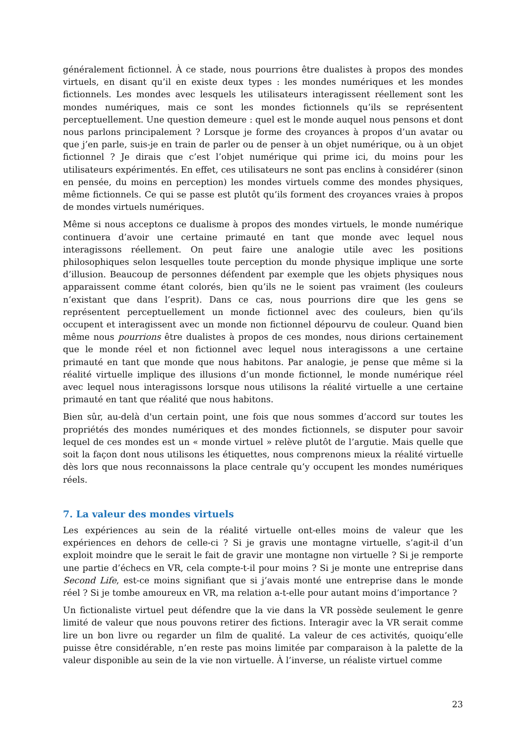généralement fictionnel. À ce stade, nous pourrions être dualistes à propos des mondes virtuels, en disant qu’il en existe deux types : les mondes numériques et les mondes fictionnels. Les mondes avec lesquels les utilisateurs interagissent réellement sont les mondes numériques, mais ce sont les mondes fictionnels qu’ils se représentent perceptuellement. Une question demeure : quel est le monde auquel nous pensons et dont nous parlons principalement ? Lorsque je forme des croyances à propos d’un avatar ou que j’en parle, suis-je en train de parler ou de penser à un objet numérique, ou à un objet fictionnel ? Je dirais que c’est l’objet numérique qui prime ici, du moins pour les utilisateurs expérimentés. En effet, ces utilisateurs ne sont pas enclins à considérer (sinon en pensée, du moins en perception) les mondes virtuels comme des mondes physiques, même fictionnels. Ce qui se passe est plutôt qu’ils forment des croyances vraies à propos de mondes virtuels numériques.
Même si nous acceptons ce dualisme à propos des mondes virtuels, le monde numérique continuera d’avoir une certaine primauté en tant que monde avec lequel nous interagissons réellement. On peut faire une analogie utile avec les positions philosophiques selon lesquelles toute perception du monde physique implique une sorte d’illusion. Beaucoup de personnes défendent par exemple que les objets physiques nous apparaissent comme étant colorés, bien qu’ils ne le soient pas vraiment (les couleurs n’existant que dans l’esprit). Dans ce cas, nous pourrions dire que les gens se représentent perceptuellement un monde fictionnel avec des couleurs, bien qu’ils occupent et interagissent avec un monde non fictionnel dépourvu de couleur. Quand bien même nous pourrions être dualistes à propos de ces mondes, nous dirions certainement que le monde réel et non fictionnel avec lequel nous interagissons a une certaine primauté en tant que monde que nous habitons. Par analogie, je pense que même si la réalité virtuelle implique des illusions d’un monde fictionnel, le monde numérique réel avec lequel nous interagissons lorsque nous utilisons la réalité virtuelle a une certaine primauté en tant que réalité que nous habitons.
Bien sûr, au-delà d'un certain point, une fois que nous sommes d’accord sur toutes les propriétés des mondes numériques et des mondes fictionnels, se disputer pour savoir lequel de ces mondes est un « monde virtuel » relève plutôt de l’argutie. Mais quelle que soit la façon dont nous utilisons les étiquettes, nous comprenons mieux la réalité virtuelle dès lors que nous reconnaissons la place centrale qu’y occupent les mondes numériques réels.
7. La valeur des mondes virtuels
Les expériences au sein de la réalité virtuelle ont-elles moins de valeur que les expériences en dehors de celle-ci ? Si je gravis une montagne virtuelle, s’agit-il d’un exploit moindre que le serait le fait de gravir une montagne non virtuelle ? Si je remporte une partie d’échecs en VR, cela compte-t-il pour moins ? Si je monte une entreprise dans Second Life, est-ce moins signifiant que si j’avais monté une entreprise dans le monde réel ? Si je tombe amoureux en VR, ma relation a-t-elle pour autant moins d’importance ?
Un fictionaliste virtuel peut défendre que la vie dans la VR possède seulement le genre limité de valeur que nous pouvons retirer des fictions. Interagir avec la VR serait comme lire un bon livre ou regarder un film de qualité. La valeur de ces activités, quoiqu’elle puisse être considérable, n’en reste pas moins limitée par comparaison à la palette de la valeur disponible au sein de la vie non virtuelle. À l’inverse, un réaliste virtuel comme
23